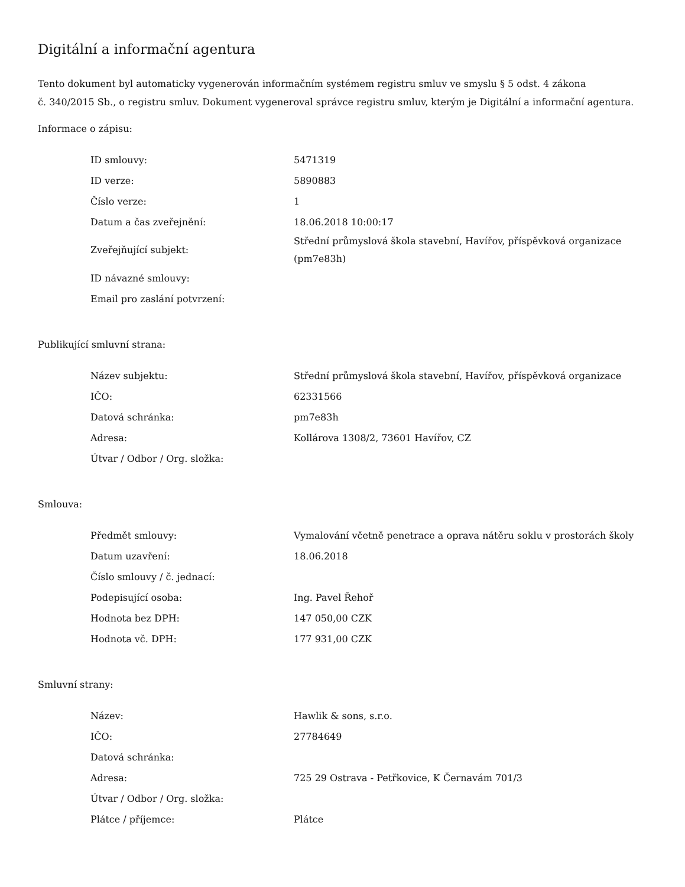Digitální a informační agentura
Tento dokument byl automaticky vygenerován informačním systémem registru smluv ve smyslu § 5 odst. 4 zákona
č. 340/2015 Sb., o registru smluv. Dokument vygeneroval správce registru smluv, kterým je Digitální a informační agentura.
Informace o zápisu:
| ID smlouvy: | 5471319 |
| ID verze: | 5890883 |
| Číslo verze: | 1 |
| Datum a čas zveřejnění: | 18.06.2018 10:00:17 |
| Zveřejňující subjekt: | Střední průmyslová škola stavební, Havířov, příspěvková organizace (pm7e83h) |
| ID návazné smlouvy: | |
| Email pro zaslání potvrzení: | |
Publikující smluvní strana:
| Název subjektu: | Střední průmyslová škola stavební, Havířov, příspěvková organizace |
| IČO: | 62331566 |
| Datová schránka: | pm7e83h |
| Adresa: | Kollárova 1308/2, 73601 Havířov, CZ |
| Útvar / Odbor / Org. složka: | |
Smlouva:
| Předmět smlouvy: | Vymalování včetně penetrace a oprava nátěru soklu v prostorách školy |
| Datum uzavření: | 18.06.2018 |
| Číslo smlouvy / č. jednací: | |
| Podepisující osoba: | Ing. Pavel Řehoř |
| Hodnota bez DPH: | 147 050,00 CZK |
| Hodnota vč. DPH: | 177 931,00 CZK |
Smluvní strany:
| Název: | Hawlik & sons, s.r.o. |
| IČO: | 27784649 |
| Datová schránka: | |
| Adresa: | 725 29 Ostrava - Petřkovice, K Černavám 701/3 |
| Útvar / Odbor / Org. složka: | |
| Plátce / příjemce: | Plátce |